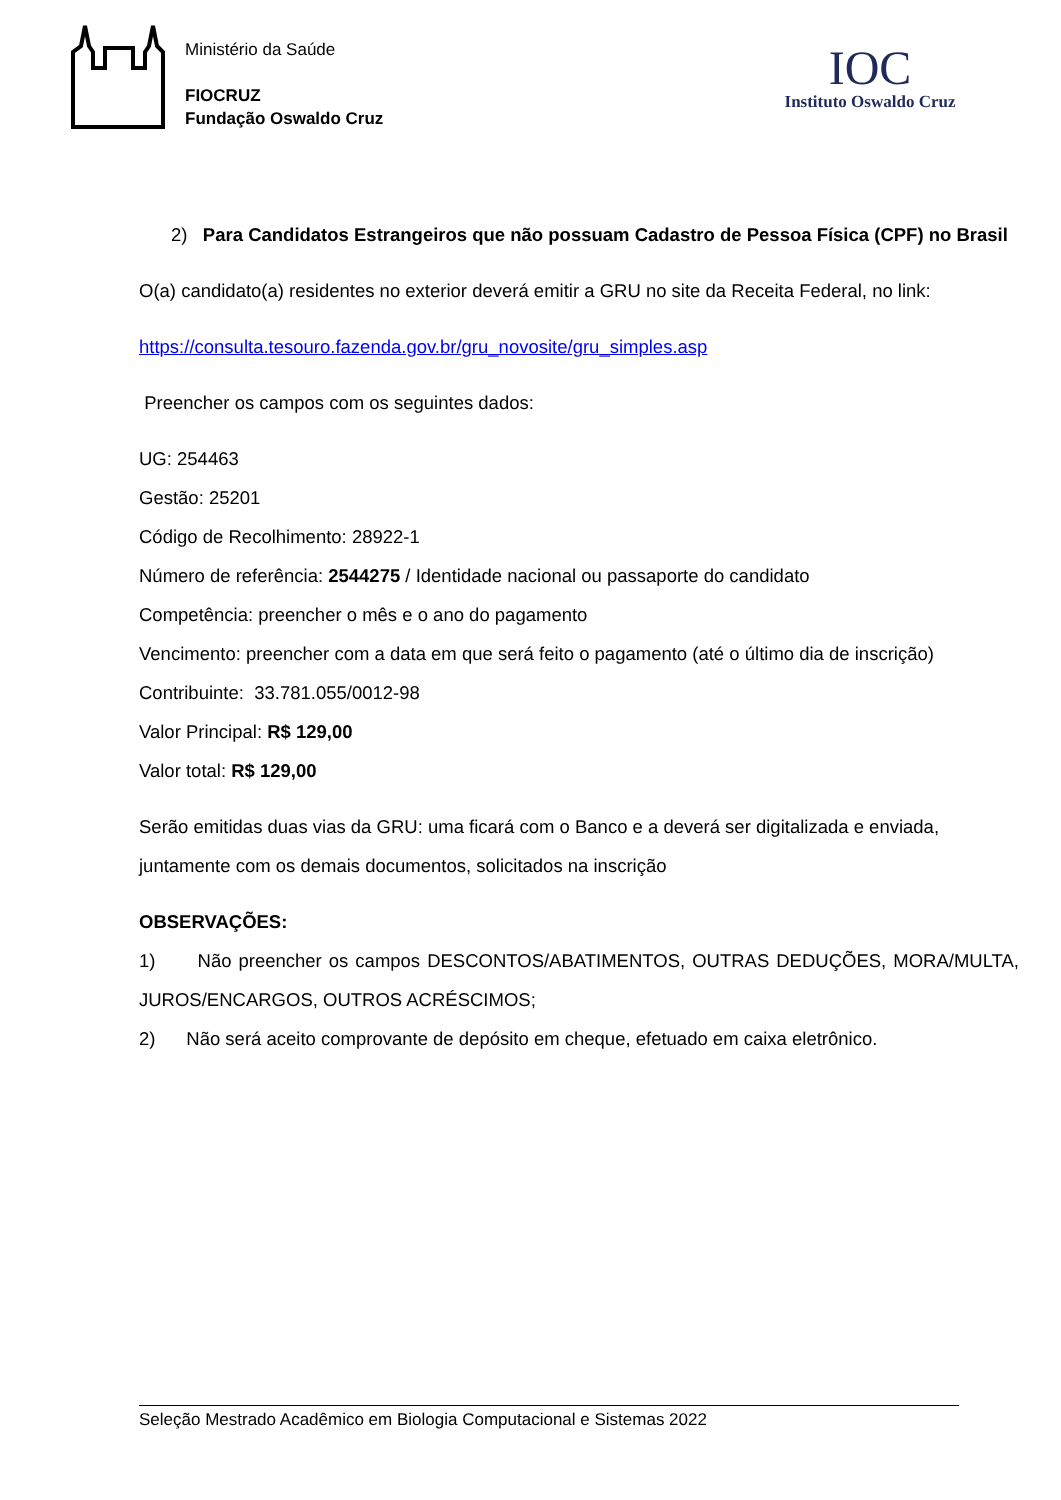Ministério da Saúde
FIOCRUZ
Fundação Oswaldo Cruz
IOC
Instituto Oswaldo Cruz
2) Para Candidatos Estrangeiros que não possuam Cadastro de Pessoa Física (CPF) no Brasil
O(a) candidato(a) residentes no exterior deverá emitir a GRU no site da Receita Federal, no link:
https://consulta.tesouro.fazenda.gov.br/gru_novosite/gru_simples.asp
Preencher os campos com os seguintes dados:
UG: 254463
Gestão: 25201
Código de Recolhimento: 28922-1
Número de referência: 2544275 / Identidade nacional ou passaporte do candidato
Competência: preencher o mês e o ano do pagamento
Vencimento: preencher com a data em que será feito o pagamento (até o último dia de inscrição)
Contribuinte: 33.781.055/0012-98
Valor Principal: R$ 129,00
Valor total: R$ 129,00
Serão emitidas duas vias da GRU: uma ficará com o Banco e a deverá ser digitalizada e enviada, juntamente com os demais documentos, solicitados na inscrição
OBSERVAÇÕES:
1) Não preencher os campos DESCONTOS/ABATIMENTOS, OUTRAS DEDUÇÕES, MORA/MULTA, JUROS/ENCARGOS, OUTROS ACRÉSCIMOS;
2) Não será aceito comprovante de depósito em cheque, efetuado em caixa eletrônico.
Seleção Mestrado Acadêmico em Biologia Computacional e Sistemas 2022